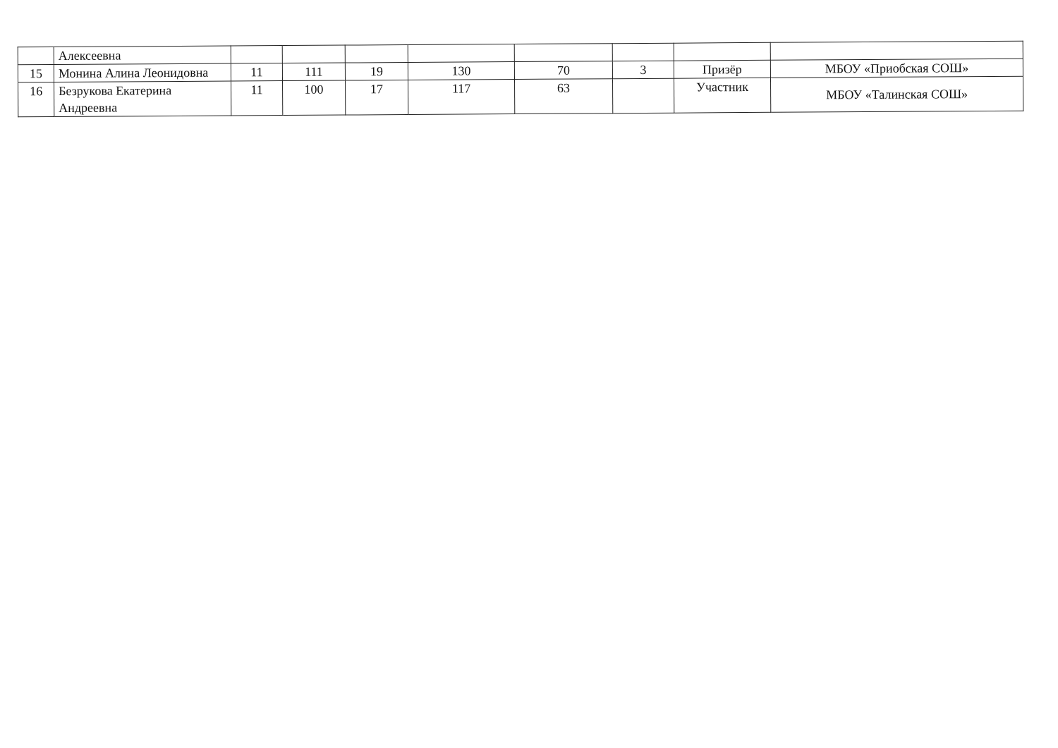| | Алексеевна | | | | | | | | |
| 15 | Монина Алина Леонидовна | 11 | 111 | 19 | 130 | 70 | 3 | Призёр | МБОУ «Приобская СОШ» |
| 16 | Безрукова Екатерина Андреевна | 11 | 100 | 17 | 117 | 63 | | Участник | МБОУ «Талинская СОШ» |